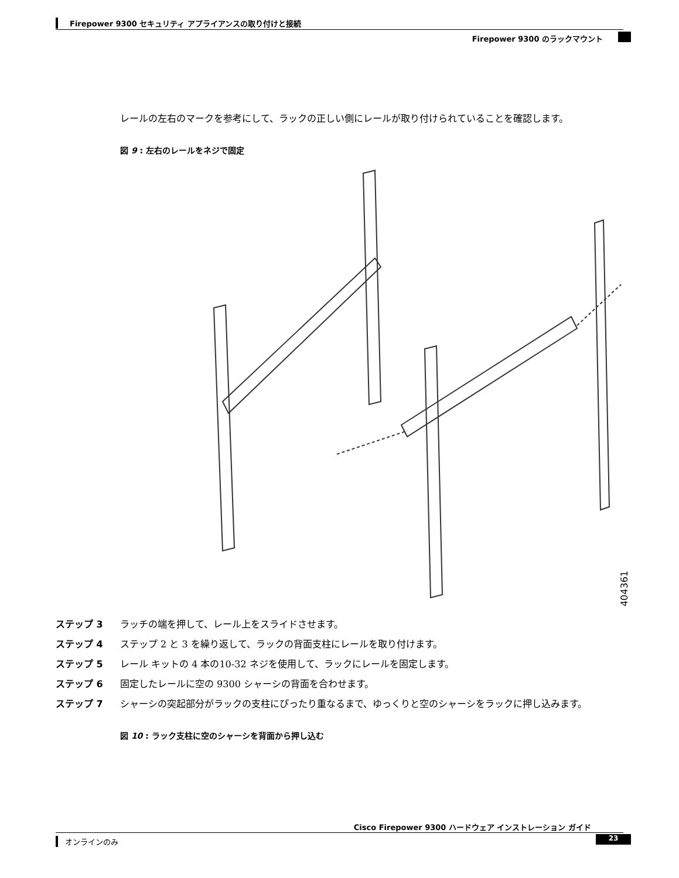Firepower 9300 セキュリティ アプライアンスの取り付けと接続
Firepower 9300 のラックマウント
レールの左右のマークを参考にして、ラックの正しい側にレールが取り付けられていることを確認します。
図 9 : 左右のレールをネジで固定
404361
ステップ 3 ラッチの端を押して、レール上をスライドさせます。
ステップ 4 ステップ 2 と 3 を繰り返して、ラックの背面支柱にレールを取り付けます。
ステップ 5 レール キットの 4 本の10-32 ネジを使用して、ラックにレールを固定します。
ステップ 6 固定したレールに空の 9300 シャーシの背面を合わせます。
ステップ 7 シャーシの突起部分がラックの支柱にぴったり重なるまで、ゆっくりと空のシャーシをラックに押し込みます。
図 10 : ラック支柱に空のシャーシを背面から押し込む
Cisco Firepower 9300 ハードウェア インストレーション ガイド
オンラインのみ 23